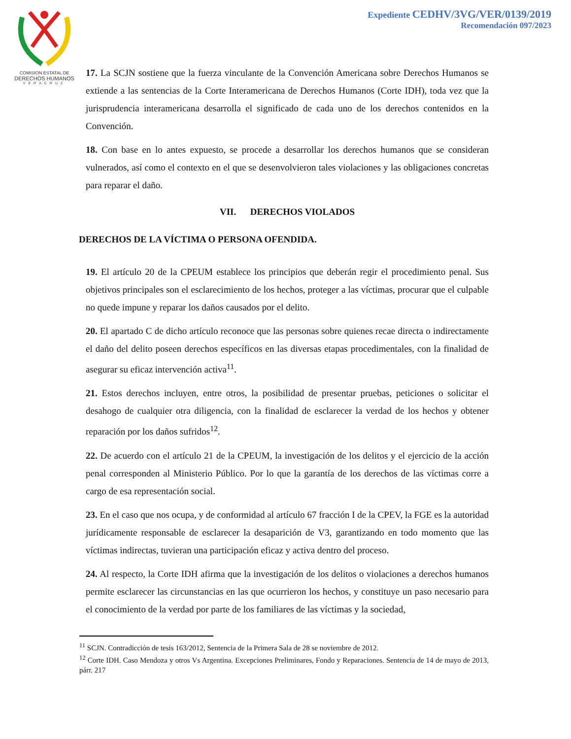COMISION ESTATAL DE
DERECHOS HUMANOS
VERACRUZ
Expediente CEDHV/3VG/VER/0139/2019
Recomendación 097/2023
17. La SCJN sostiene que la fuerza vinculante de la Convención Americana sobre Derechos Humanos se extiende a las sentencias de la Corte Interamericana de Derechos Humanos (Corte IDH), toda vez que la jurisprudencia interamericana desarrolla el significado de cada uno de los derechos contenidos en la Convención.
18. Con base en lo antes expuesto, se procede a desarrollar los derechos humanos que se consideran vulnerados, así como el contexto en el que se desenvolvieron tales violaciones y las obligaciones concretas para reparar el daño.
VII. DERECHOS VIOLADOS
DERECHOS DE LA VÍCTIMA O PERSONA OFENDIDA.
19. El artículo 20 de la CPEUM establece los principios que deberán regir el procedimiento penal. Sus objetivos principales son el esclarecimiento de los hechos, proteger a las víctimas, procurar que el culpable no quede impune y reparar los daños causados por el delito.
20. El apartado C de dicho artículo reconoce que las personas sobre quienes recae directa o indirectamente el daño del delito poseen derechos específicos en las diversas etapas procedimentales, con la finalidad de asegurar su eficaz intervención activa<sup>11</sup>.
21. Estos derechos incluyen, entre otros, la posibilidad de presentar pruebas, peticiones o solicitar el desahogo de cualquier otra diligencia, con la finalidad de esclarecer la verdad de los hechos y obtener reparación por los daños sufridos<sup>12</sup>.
22. De acuerdo con el artículo 21 de la CPEUM, la investigación de los delitos y el ejercicio de la acción penal corresponden al Ministerio Público. Por lo que la garantía de los derechos de las víctimas corre a cargo de esa representación social.
23. En el caso que nos ocupa, y de conformidad al artículo 67 fracción I de la CPEV, la FGE es la autoridad jurídicamente responsable de esclarecer la desaparición de V3, garantizando en todo momento que las víctimas indirectas, tuvieran una participación eficaz y activa dentro del proceso.
24. Al respecto, la Corte IDH afirma que la investigación de los delitos o violaciones a derechos humanos permite esclarecer las circunstancias en las que ocurrieron los hechos, y constituye un paso necesario para el conocimiento de la verdad por parte de los familiares de las víctimas y la sociedad,
<sup>11</sup> SCJN. Contradicción de tesis 163/2012, Sentencia de la Primera Sala de 28 se noviembre de 2012.
<sup>12</sup> Corte IDH. Caso Mendoza y otros Vs Argentina. Excepciones Preliminares, Fondo y Reparaciones. Sentencia de 14 de mayo de 2013, párr. 217